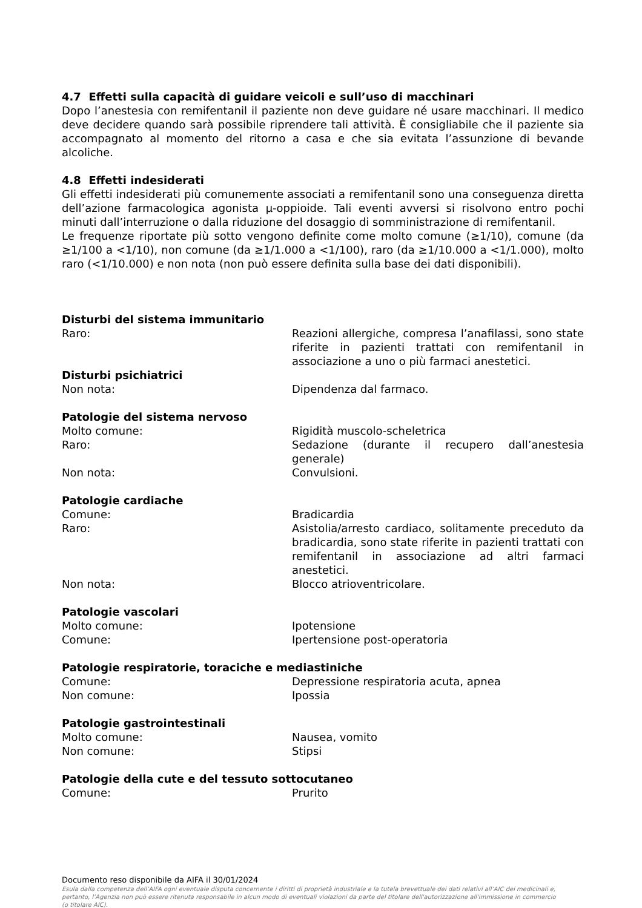4.7 Effetti sulla capacità di guidare veicoli e sull’uso di macchinari
Dopo l’anestesia con remifentanil il paziente non deve guidare né usare macchinari. Il medico deve decidere quando sarà possibile riprendere tali attività. È consigliabile che il paziente sia accompagnato al momento del ritorno a casa e che sia evitata l’assunzione di bevande alcoliche.
4.8 Effetti indesiderati
Gli effetti indesiderati più comunemente associati a remifentanil sono una conseguenza diretta dell’azione farmacologica agonista μ-oppioide. Tali eventi avversi si risolvono entro pochi minuti dall’interruzione o dalla riduzione del dosaggio di somministrazione di remifentanil.
Le frequenze riportate più sotto vengono definite come molto comune (≥1/10), comune (da ≥1/100 a <1/10), non comune (da ≥1/1.000 a <1/100), raro (da ≥1/10.000 a <1/1.000), molto raro (<1/10.000) e non nota (non può essere definita sulla base dei dati disponibili).
Disturbi del sistema immunitario
Raro: Reazioni allergiche, compresa l’anafilassi, sono state riferite in pazienti trattati con remifentanil in associazione a uno o più farmaci anestetici.
Disturbi psichiatrici
Non nota: Dipendenza dal farmaco.
Patologie del sistema nervoso
Molto comune: Rigidità muscolo-scheletrica
Raro: Sedazione (durante il recupero dall’anestesia generale)
Non nota: Convulsioni.
Patologie cardiache
Comune: Bradicardia
Raro: Asistolia/arresto cardiaco, solitamente preceduto da bradicardia, sono state riferite in pazienti trattati con remifentanil in associazione ad altri farmaci anestetici.
Non nota: Blocco atrioventricolare.
Patologie vascolari
Molto comune: Ipotensione
Comune: Ipertensione post-operatoria
Patologie respiratorie, toraciche e mediastiniche
Comune: Depressione respiratoria acuta, apnea
Non comune: Ipossia
Patologie gastrointestinali
Molto comune: Nausea, vomito
Non comune: Stipsi
Patologie della cute e del tessuto sottocutaneo
Comune: Prurito
Documento reso disponibile da AIFA il 30/01/2024
Esula dalla competenza dell’AIFA ogni eventuale disputa concernente i diritti di proprietà industriale e la tutela brevettuale dei dati relativi all’AIC dei medicinali e, pertanto, l’Agenzia non può essere ritenuta responsabile in alcun modo di eventuali violazioni da parte del titolare dell'autorizzazione all'immissione in commercio (o titolare AIC).